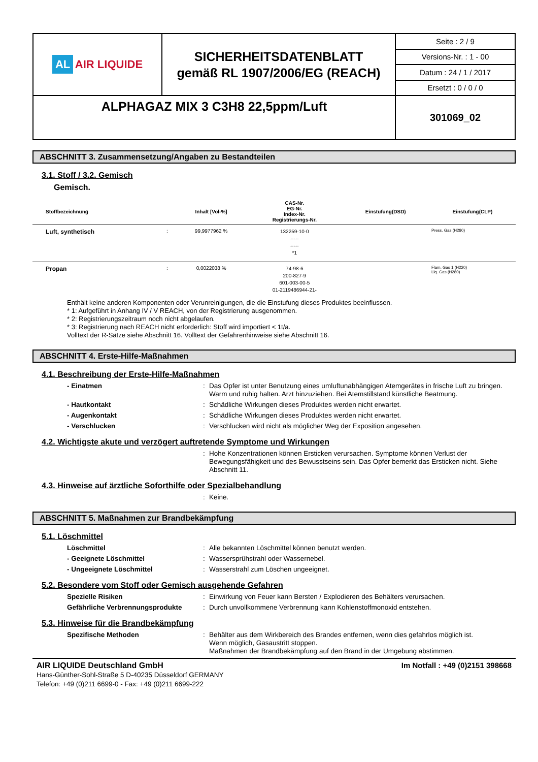| AL AIR LIQUIDE | SICHERHEITSDATENBLATT gemäß RL 1907/2006/EG (REACH) | Seite : 2 / 9 |
| | | Versions-Nr. : 1 - 00 |
| | | Datum : 24 / 1 / 2017 |
| | | Ersetzt : 0 / 0 / 0 |
| ALPHAGAZ MIX 3 C3H8 22,5ppm/Luft | | 301069_02 |
ABSCHNITT 3. Zusammensetzung/Angaben zu Bestandteilen
3.1. Stoff / 3.2. Gemisch
Gemisch.
| Stoffbezeichnung | | Inhalt [Vol-%] | CAS-Nr. EG-Nr. Index-Nr. Registrierungs-Nr. | Einstufung(DSD) | Einstufung(CLP) |
| --- | --- | --- | --- | --- | --- |
| Luft, synthetisch | : | 99,9977962 % | 132259-10-0 ----- ----- *1 | | Press. Gas (H280) |
| Propan | : | 0,0022038 % | 74-98-6 200-827-9 601-003-00-5 01-2119486944-21- | | Flam. Gas 1 (H220) Liq. Gas (H280) |
Enthält keine anderen Komponenten oder Verunreinigungen, die die Einstufung dieses Produktes beeinflussen.
* 1: Aufgeführt in Anhang IV / V REACH, von der Registrierung ausgenommen.
* 2: Registrierungszeitraum noch nicht abgelaufen.
* 3: Registrierung nach REACH nicht erforderlich: Stoff wird importiert < 1t/a.
Volltext der R-Sätze siehe Abschnitt 16. Volltext der Gefahrenhinweise siehe Abschnitt 16.
ABSCHNITT 4. Erste-Hilfe-Maßnahmen
4.1. Beschreibung der Erste-Hilfe-Maßnahmen
- Einatmen : Das Opfer ist unter Benutzung eines umluftunabhängigen Atemgerätes in frische Luft zu bringen. Warm und ruhig halten. Arzt hinzuziehen. Bei Atemstillstand künstliche Beatmung.
- Hautkontakt : Schädliche Wirkungen dieses Produktes werden nicht erwartet.
- Augenkontakt : Schädliche Wirkungen dieses Produktes werden nicht erwartet.
- Verschlucken : Verschlucken wird nicht als möglicher Weg der Exposition angesehen.
4.2. Wichtigste akute und verzögert auftretende Symptome und Wirkungen
: Hohe Konzentrationen können Ersticken verursachen. Symptome können Verlust der Bewegungsfähigkeit und des Bewusstseins sein. Das Opfer bemerkt das Ersticken nicht. Siehe Abschnitt 11.
4.3. Hinweise auf ärztliche Soforthilfe oder Spezialbehandlung
: Keine.
ABSCHNITT 5. Maßnahmen zur Brandbekämpfung
5.1. Löschmittel
Löschmittel : Alle bekannten Löschmittel können benutzt werden.
- Geeignete Löschmittel : Wassersprühstrahl oder Wassernebel.
- Ungeeignete Löschmittel : Wasserstrahl zum Löschen ungeeignet.
5.2. Besondere vom Stoff oder Gemisch ausgehende Gefahren
Spezielle Risiken : Einwirkung von Feuer kann Bersten / Explodieren des Behälters verursachen.
Gefährliche Verbrennungsprodukte : Durch unvollkommene Verbrennung kann Kohlenstoffmonoxid entstehen.
5.3. Hinweise für die Brandbekämpfung
Spezifische Methoden : Behälter aus dem Wirkbereich des Brandes entfernen, wenn dies gefahrlos möglich ist.
Wenn möglich, Gasaustritt stoppen.
Maßnahmen der Brandbekämpfung auf den Brand in der Umgebung abstimmen.
AIR LIQUIDE Deutschland GmbH
Hans-Günther-Sohl-Straße 5 D-40235 Düsseldorf GERMANY
Telefon: +49 (0)211 6699-0 - Fax: +49 (0)211 6699-222
Im Notfall : +49 (0)2151 398668